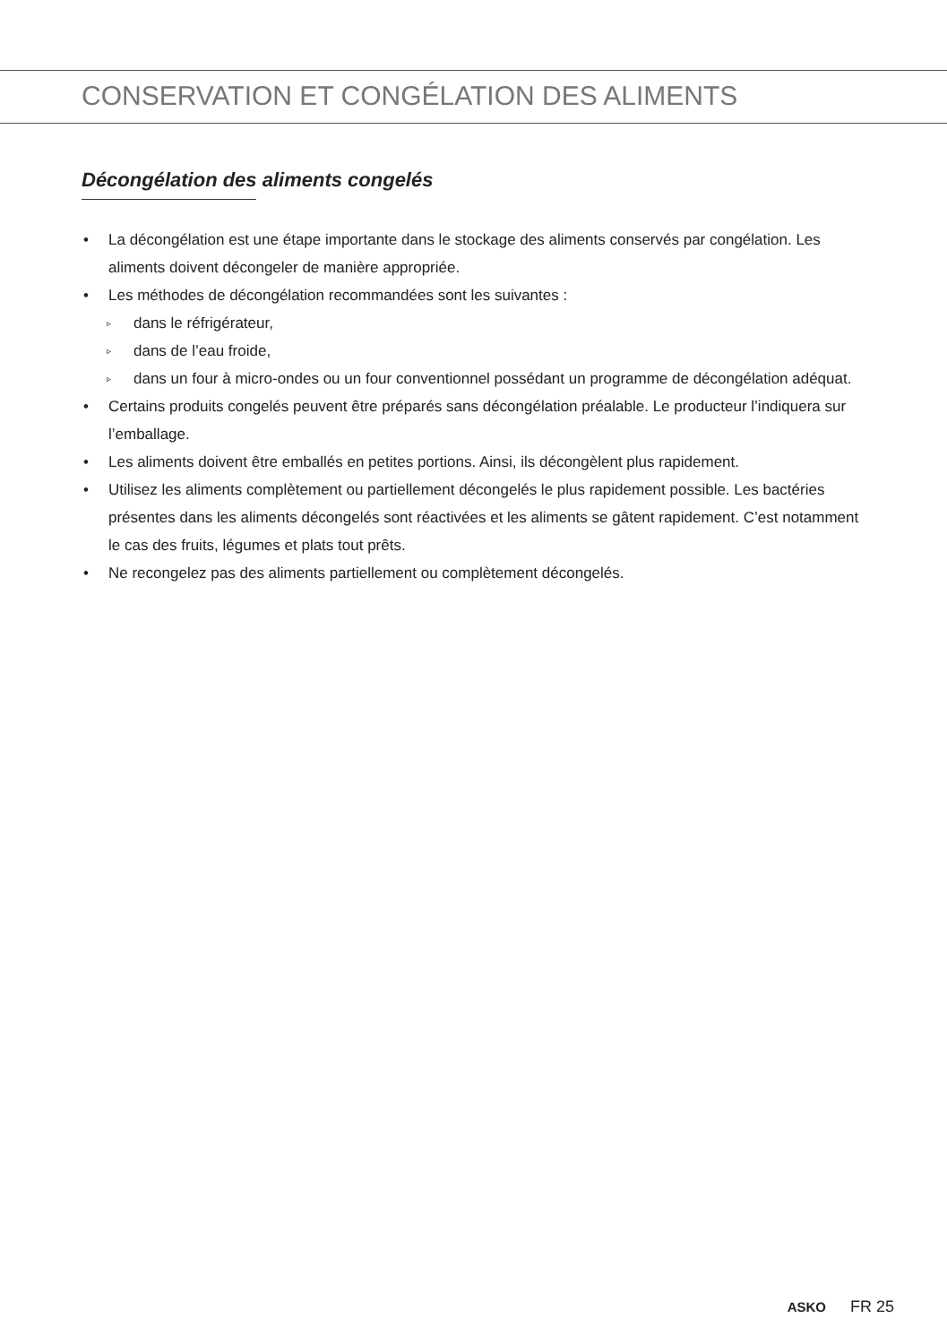CONSERVATION ET CONGÉLATION DES ALIMENTS
Décongélation des aliments congelés
• La décongélation est une étape importante dans le stockage des aliments conservés par congélation. Les aliments doivent décongeler de manière appropriée.
• Les méthodes de décongélation recommandées sont les suivantes :
▹ dans le réfrigérateur,
▹ dans de l’eau froide,
▹ dans un four à micro-ondes ou un four conventionnel possédant un programme de décongélation adéquat.
• Certains produits congelés peuvent être préparés sans décongélation préalable. Le producteur l’indiquera sur l’emballage.
• Les aliments doivent être emballés en petites portions. Ainsi, ils décongèlent plus rapidement.
• Utilisez les aliments complètement ou partiellement décongelés le plus rapidement possible. Les bactéries présentes dans les aliments décongelés sont réactivées et les aliments se gâtent rapidement. C’est notamment le cas des fruits, légumes et plats tout prêts.
• Ne recongelez pas des aliments partiellement ou complètement décongelés.
ASKO FR 25